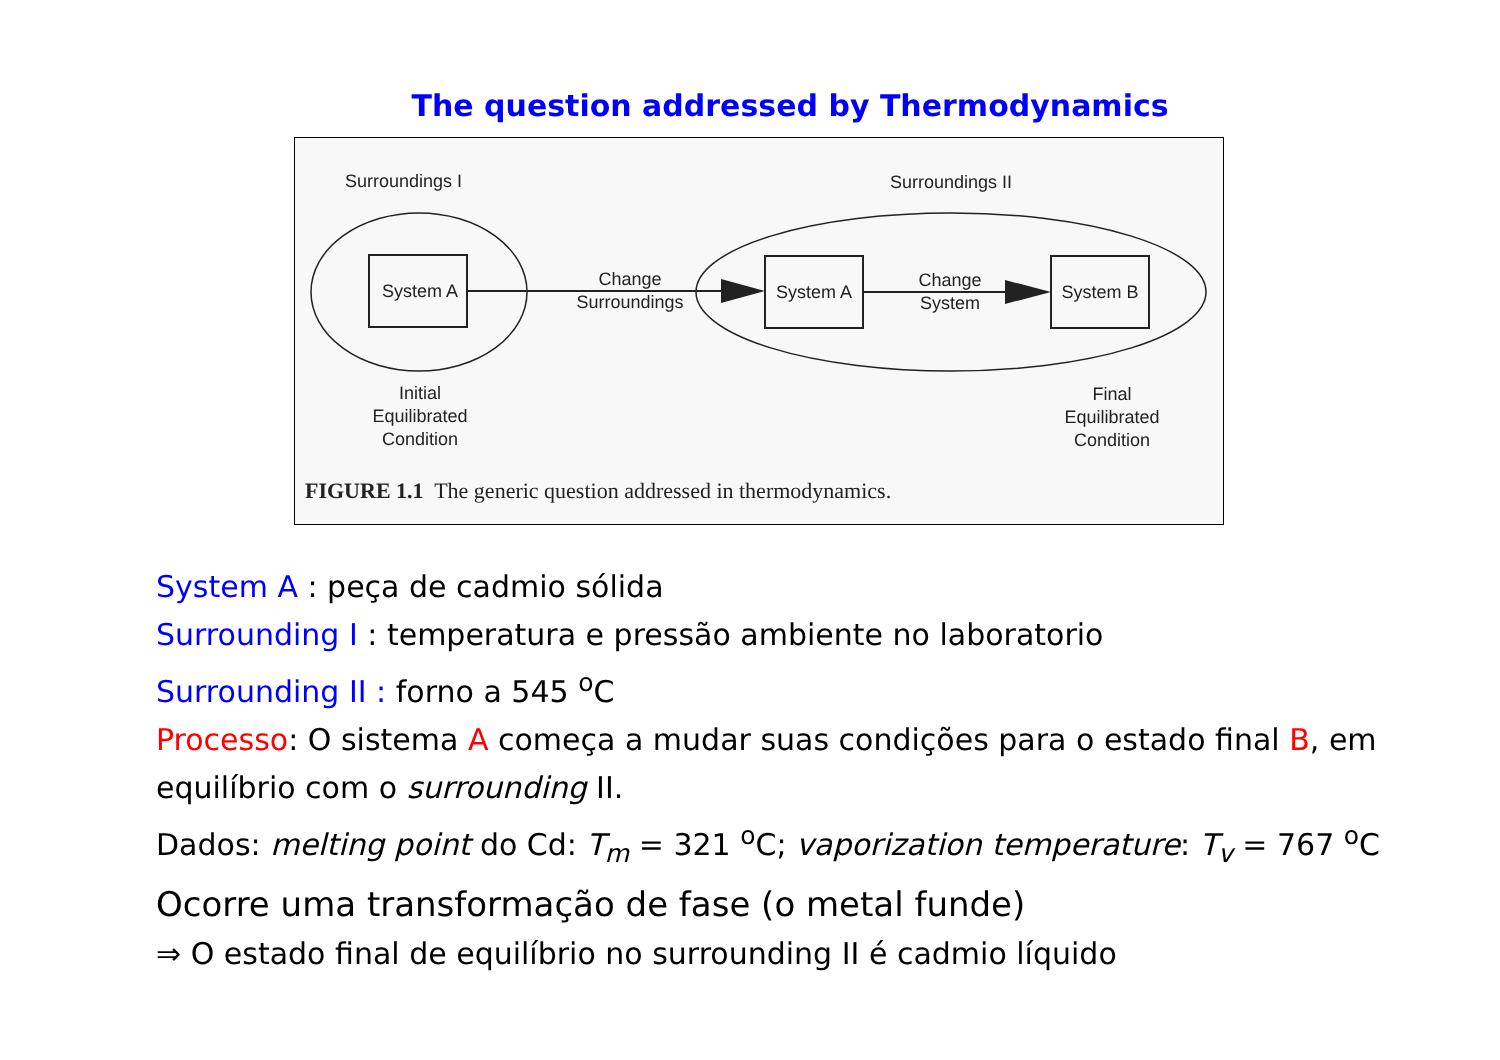The question addressed by Thermodynamics
Surroundings I Surroundings II
System A
Change
Surroundings
System A
Change
System
System B
Initial
Equilibrated
Condition
Final
Equilibrated
Condition
FIGURE 1.1 The generic question addressed in thermodynamics.
System A : peça de cadmio sólida
Surrounding I : temperatura e pressão ambiente no laboratorio
Surrounding II : forno a 545 <sup>o</sup>C
Processo: O sistema A começa a mudar suas condições para o estado final B, em equilíbrio com o surrounding II.
Dados: melting point do Cd: T<sub>m</sub> = 321 <sup>o</sup>C; vaporization temperature: T<sub>v</sub> = 767 <sup>o</sup>C
Ocorre uma transformação de fase (o metal funde)
⇒ O estado final de equilíbrio no surrounding II é cadmio líquido